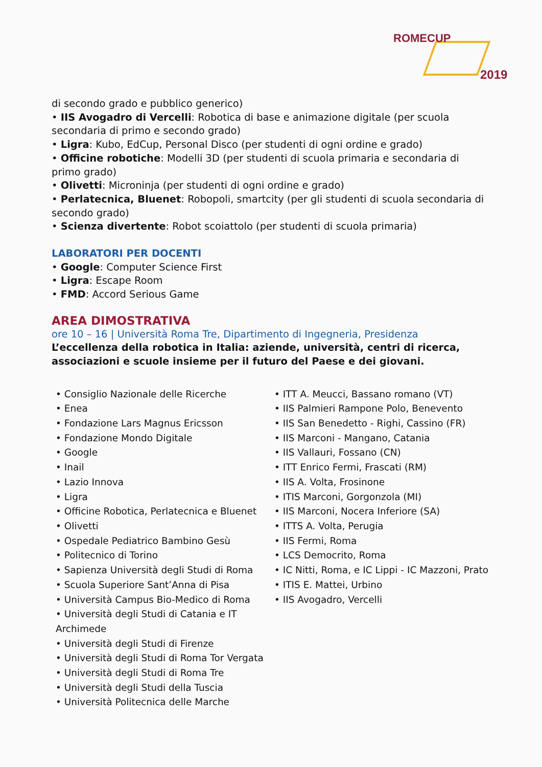ROMECUP
2019
di secondo grado e pubblico generico)
• IIS Avogadro di Vercelli: Robotica di base e animazione digitale (per scuola secondaria di primo e secondo grado)
• Ligra: Kubo, EdCup, Personal Disco (per studenti di ogni ordine e grado)
• Officine robotiche: Modelli 3D (per studenti di scuola primaria e secondaria di primo grado)
• Olivetti: Microninja (per studenti di ogni ordine e grado)
• Perlatecnica, Bluenet: Robopoli, smartcity (per gli studenti di scuola secondaria di secondo grado)
• Scienza divertente: Robot scoiattolo (per studenti di scuola primaria)
LABORATORI PER DOCENTI
• Google: Computer Science First
• Ligra: Escape Room
• FMD: Accord Serious Game
AREA DIMOSTRATIVA
ore 10 – 16 | Università Roma Tre, Dipartimento di Ingegneria, Presidenza
L’eccellenza della robotica in Italia: aziende, università, centri di ricerca, associazioni e scuole insieme per il futuro del Paese e dei giovani.
• Consiglio Nazionale delle Ricerche
• Enea
• Fondazione Lars Magnus Ericsson
• Fondazione Mondo Digitale
• Google
• Inail
• Lazio Innova
• Ligra
• Officine Robotica, Perlatecnica e Bluenet
• Olivetti
• Ospedale Pediatrico Bambino Gesù
• Politecnico di Torino
• Sapienza Università degli Studi di Roma
• Scuola Superiore Sant’Anna di Pisa
• Università Campus Bio-Medico di Roma
• Università degli Studi di Catania e IT Archimede
• Università degli Studi di Firenze
• Università degli Studi di Roma Tor Vergata
• Università degli Studi di Roma Tre
• Università degli Studi della Tuscia
• Università Politecnica delle Marche
• ITT A. Meucci, Bassano romano (VT)
• IIS Palmieri Rampone Polo, Benevento
• IIS San Benedetto - Righi, Cassino (FR)
• IIS Marconi - Mangano, Catania
• IIS Vallauri, Fossano (CN)
• ITT Enrico Fermi, Frascati (RM)
• IIS A. Volta, Frosinone
• ITIS Marconi, Gorgonzola (MI)
• IIS Marconi, Nocera Inferiore (SA)
• ITTS A. Volta, Perugia
• IIS Fermi, Roma
• LCS Democrito, Roma
• IC Nitti, Roma, e IC Lippi - IC Mazzoni, Prato
• ITIS E. Mattei, Urbino
• IIS Avogadro, Vercelli